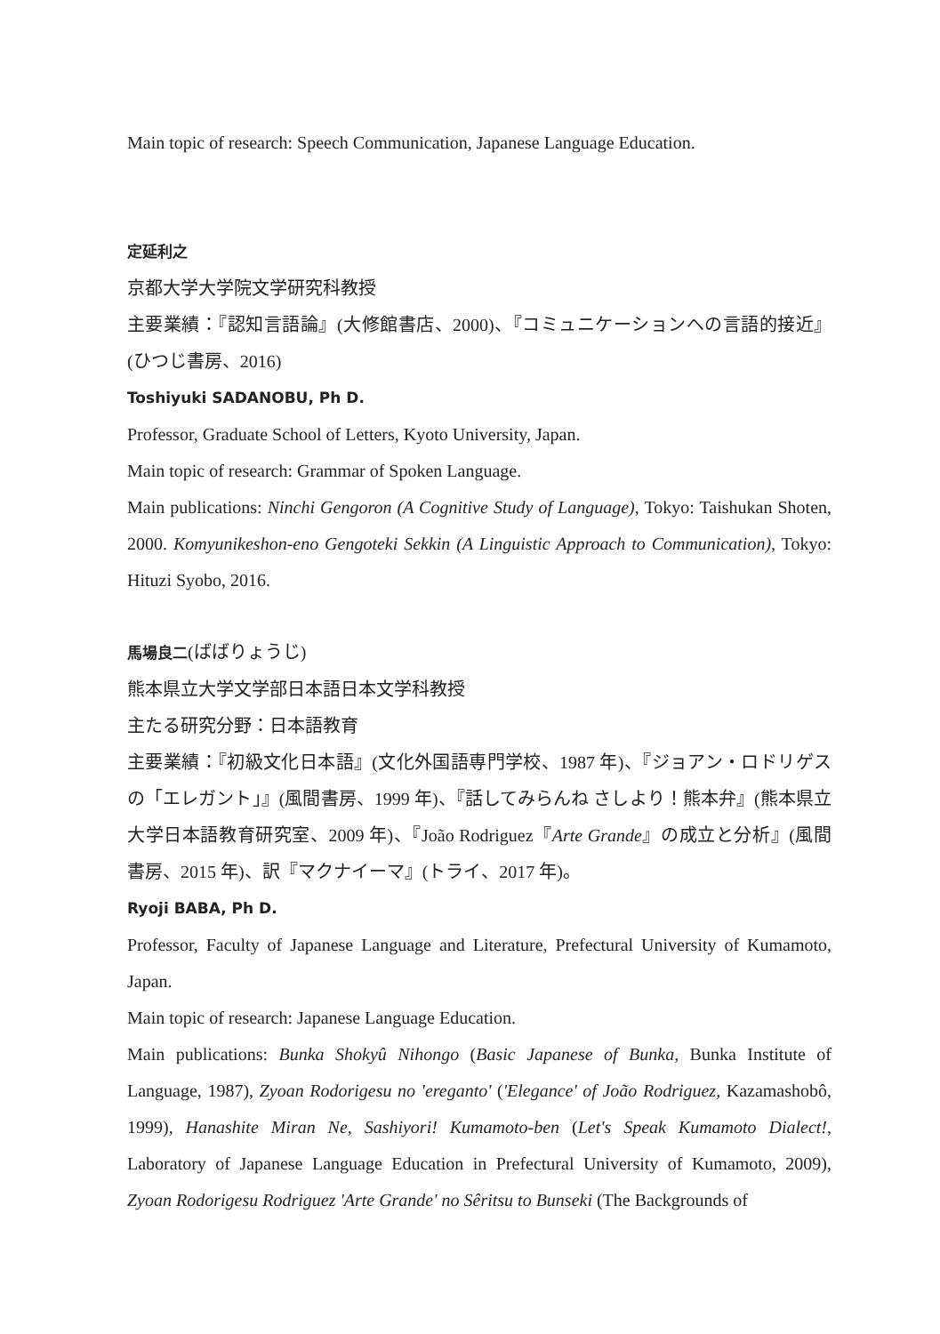Main topic of research: Speech Communication, Japanese Language Education.
定延利之
京都大学大学院文学研究科教授
主要業績：『認知言語論』(大修館書店、2000)、『コミュニケーションへの言語的接近』(ひつじ書房、2016)
Toshiyuki SADANOBU, Ph D.
Professor, Graduate School of Letters, Kyoto University, Japan.
Main topic of research: Grammar of Spoken Language.
Main publications: Ninchi Gengoron (A Cognitive Study of Language), Tokyo: Taishukan Shoten, 2000. Komyunikeshon-eno Gengoteki Sekkin (A Linguistic Approach to Communication), Tokyo: Hituzi Syobo, 2016.
馬場良二(ばばりょうじ)
熊本県立大学文学部日本語日本文学科教授
主たる研究分野：日本語教育
主要業績：『初級文化日本語』(文化外国語専門学校、1987 年)、『ジョアン・ロドリゲスの「エレガント」』(風間書房、1999 年)、『話してみらんね さしより！熊本弁』(熊本県立大学日本語教育研究室、2009 年)、『João Rodriguez『Arte Grande』の成立と分析』(風間書房、2015 年)、訳『マクナイーマ』(トライ、2017 年)。
Ryoji BABA, Ph D.
Professor, Faculty of Japanese Language and Literature, Prefectural University of Kumamoto, Japan.
Main topic of research: Japanese Language Education.
Main publications: Bunka Shokyû Nihongo (Basic Japanese of Bunka, Bunka Institute of Language, 1987), Zyoan Rodorigesu no 'ereganto' ('Elegance' of João Rodriguez, Kazamashobô, 1999), Hanashite Miran Ne, Sashiyori! Kumamoto-ben (Let's Speak Kumamoto Dialect!, Laboratory of Japanese Language Education in Prefectural University of Kumamoto, 2009), Zyoan Rodorigesu Rodriguez 'Arte Grande' no Sêritsu to Bunseki (The Backgrounds of